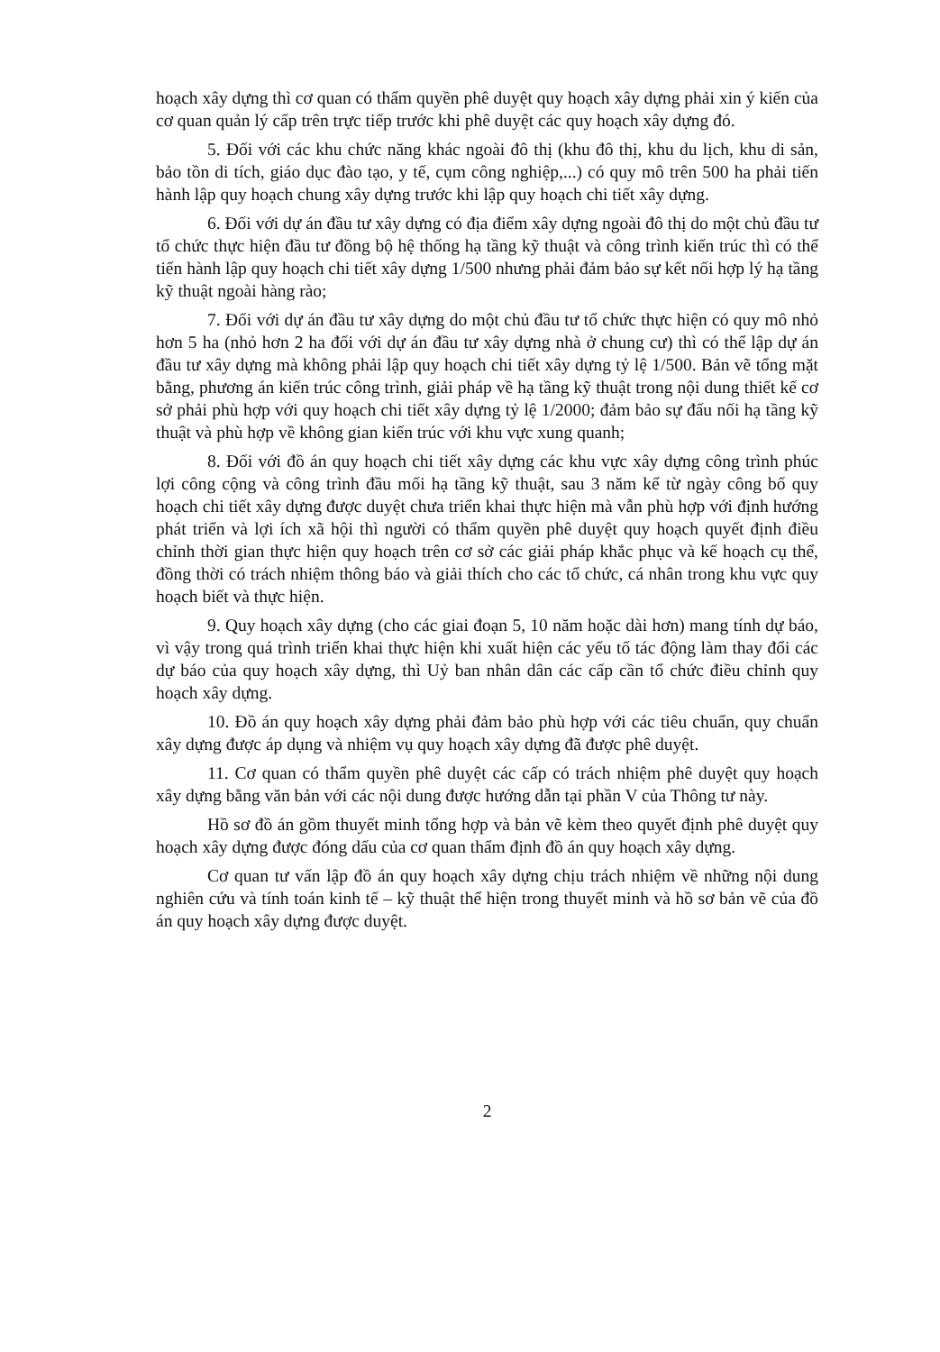hoạch xây dựng thì cơ quan có thẩm quyền phê duyệt quy hoạch xây dựng phải xin ý kiến của cơ quan quản lý cấp trên trực tiếp trước khi phê duyệt các quy hoạch xây dựng đó.
5. Đối với các khu chức năng khác ngoài đô thị (khu đô thị, khu du lịch, khu di sản, bảo tồn di tích, giáo dục đào tạo, y tế, cụm công nghiệp,...) có quy mô trên 500 ha phải tiến hành lập quy hoạch chung xây dựng trước khi lập quy hoạch chi tiết xây dựng.
6. Đối với dự án đầu tư xây dựng có địa điểm xây dựng ngoài đô thị do một chủ đầu tư tổ chức thực hiện đầu tư đồng bộ hệ thống hạ tầng kỹ thuật và công trình kiến trúc thì có thể tiến hành lập quy hoạch chi tiết xây dựng 1/500 nhưng phải đảm bảo sự kết nối hợp lý hạ tầng kỹ thuật ngoài hàng rào;
7. Đối với dự án đầu tư xây dựng do một chủ đầu tư tổ chức thực hiện có quy mô nhỏ hơn 5 ha (nhỏ hơn 2 ha đối với dự án đầu tư xây dựng nhà ở chung cư) thì có thể lập dự án đầu tư xây dựng mà không phải lập quy hoạch chi tiết xây dựng tỷ lệ 1/500. Bản vẽ tổng mặt bằng, phương án kiến trúc công trình, giải pháp về hạ tầng kỹ thuật trong nội dung thiết kế cơ sở phải phù hợp với quy hoạch chi tiết xây dựng tỷ lệ 1/2000; đảm bảo sự đấu nối hạ tầng kỹ thuật và phù hợp về không gian kiến trúc với khu vực xung quanh;
8. Đối với đồ án quy hoạch chi tiết xây dựng các khu vực xây dựng công trình phúc lợi công cộng và công trình đầu mối hạ tầng kỹ thuật, sau 3 năm kể từ ngày công bố quy hoạch chi tiết xây dựng được duyệt chưa triển khai thực hiện mà vẫn phù hợp với định hướng phát triển và lợi ích xã hội thì người có thẩm quyền phê duyệt quy hoạch quyết định điều chỉnh thời gian thực hiện quy hoạch trên cơ sở các giải pháp khắc phục và kế hoạch cụ thể, đồng thời có trách nhiệm thông báo và giải thích cho các tổ chức, cá nhân trong khu vực quy hoạch biết và thực hiện.
9. Quy hoạch xây dựng (cho các giai đoạn 5, 10 năm hoặc dài hơn) mang tính dự báo, vì vậy trong quá trình triển khai thực hiện khi xuất hiện các yếu tố tác động làm thay đổi các dự báo của quy hoạch xây dựng, thì Uỷ ban nhân dân các cấp cần tổ chức điều chỉnh quy hoạch xây dựng.
10. Đồ án quy hoạch xây dựng phải đảm bảo phù hợp với các tiêu chuẩn, quy chuẩn xây dựng được áp dụng và nhiệm vụ quy hoạch xây dựng đã được phê duyệt.
11. Cơ quan có thẩm quyền phê duyệt các cấp có trách nhiệm phê duyệt quy hoạch xây dựng bằng văn bản với các nội dung được hướng dẫn tại phần V của Thông tư này.
Hồ sơ đồ án gồm thuyết minh tổng hợp và bản vẽ kèm theo quyết định phê duyệt quy hoạch xây dựng được đóng dấu của cơ quan thẩm định đồ án quy hoạch xây dựng.
Cơ quan tư vấn lập đồ án quy hoạch xây dựng chịu trách nhiệm về những nội dung nghiên cứu và tính toán kinh tế – kỹ thuật thể hiện trong thuyết minh và hồ sơ bản vẽ của đồ án quy hoạch xây dựng được duyệt.
2